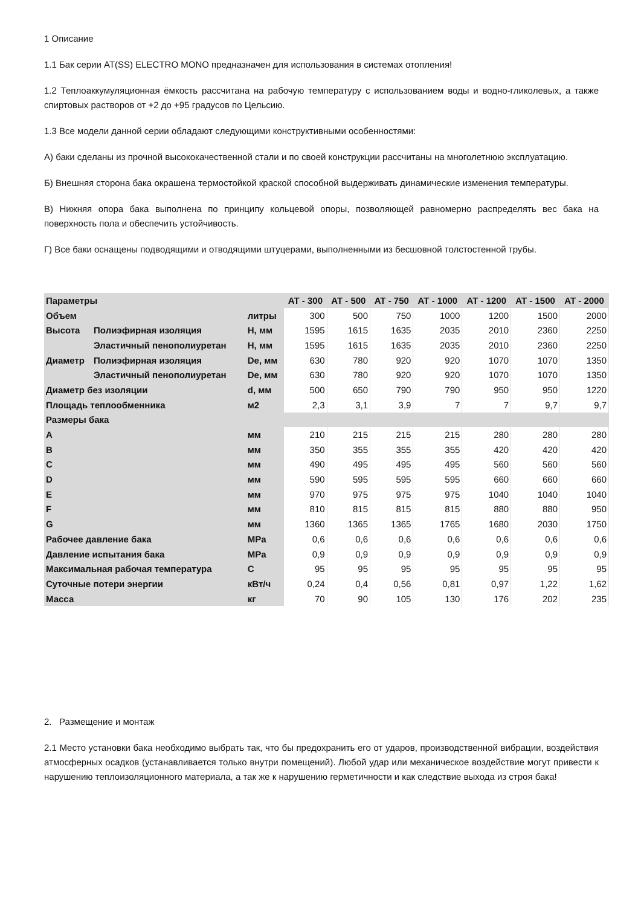1 Описание
1.1 Бак серии AT(SS) ELECTRO MONO предназначен для использования в системах отопления!
1.2 Теплоаккумуляционная ёмкость рассчитана на рабочую температуру с использованием воды и водно-гликолевых, а также спиртовых растворов от +2 до +95 градусов по Цельсию.
1.3 Все модели данной серии обладают следующими конструктивными особенностями:
А) баки сделаны из прочной высококачественной стали и по своей конструкции рассчитаны на многолетнюю эксплуатацию.
Б) Внешняя сторона бака окрашена термостойкой краской способной выдерживать динамические изменения температуры.
В) Нижняя опора бака выполнена по принципу кольцевой опоры, позволяющей равномерно распределять вес бака на поверхность пола и обеспечить устойчивость.
Г) Все баки оснащены подводящими и отводящими штуцерами, выполненными из бесшовной толстостенной трубы.
| Параметры | | | AT - 300 | AT - 500 | AT - 750 | AT - 1000 | AT - 1200 | AT - 1500 | AT - 2000 |
| --- | --- | --- | --- | --- | --- | --- | --- | --- | --- |
| Объем | | литры | 300 | 500 | 750 | 1000 | 1200 | 1500 | 2000 |
| Высота | Полиэфирная изоляция | H, мм | 1595 | 1615 | 1635 | 2035 | 2010 | 2360 | 2250 |
| | Эластичный пенополиуретан | H, мм | 1595 | 1615 | 1635 | 2035 | 2010 | 2360 | 2250 |
| Диаметр | Полиэфирная изоляция | De, мм | 630 | 780 | 920 | 920 | 1070 | 1070 | 1350 |
| | Эластичный пенополиуретан | De, мм | 630 | 780 | 920 | 920 | 1070 | 1070 | 1350 |
| Диаметр без изоляции | | d, мм | 500 | 650 | 790 | 790 | 950 | 950 | 1220 |
| Площадь теплообменника | | м2 | 2,3 | 3,1 | 3,9 | 7 | 7 | 9,7 | 9,7 |
| Размеры бака | | | | | | | | | |
| A | | мм | 210 | 215 | 215 | 215 | 280 | 280 | 280 |
| B | | мм | 350 | 355 | 355 | 355 | 420 | 420 | 420 |
| C | | мм | 490 | 495 | 495 | 495 | 560 | 560 | 560 |
| D | | мм | 590 | 595 | 595 | 595 | 660 | 660 | 660 |
| E | | мм | 970 | 975 | 975 | 975 | 1040 | 1040 | 1040 |
| F | | мм | 810 | 815 | 815 | 815 | 880 | 880 | 950 |
| G | | мм | 1360 | 1365 | 1365 | 1765 | 1680 | 2030 | 1750 |
| Рабочее давление бака | | MPa | 0,6 | 0,6 | 0,6 | 0,6 | 0,6 | 0,6 | 0,6 |
| Давление испытания бака | | MPa | 0,9 | 0,9 | 0,9 | 0,9 | 0,9 | 0,9 | 0,9 |
| Максимальная рабочая температура | | C | 95 | 95 | 95 | 95 | 95 | 95 | 95 |
| Суточные потери энергии | | кВт/ч | 0,24 | 0,4 | 0,56 | 0,81 | 0,97 | 1,22 | 1,62 |
| Масса | | кг | 70 | 90 | 105 | 130 | 176 | 202 | 235 |
2. Размещение и монтаж
2.1 Место установки бака необходимо выбрать так, что бы предохранить его от ударов, производственной вибрации, воздействия атмосферных осадков (устанавливается только внутри помещений). Любой удар или механическое воздействие могут привести к нарушению теплоизоляционного материала, а так же к нарушению герметичности и как следствие выхода из строя бака!